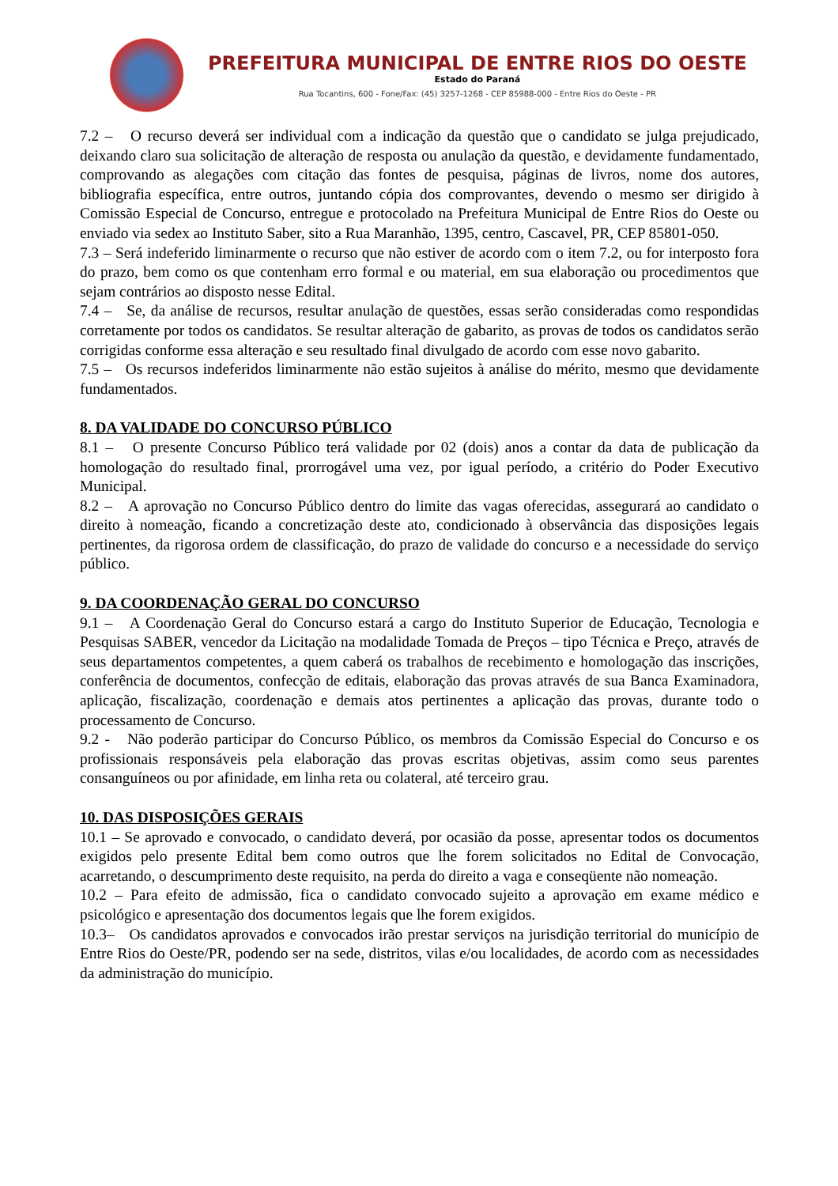PREFEITURA MUNICIPAL DE ENTRE RIOS DO OESTE
Estado do Paraná
Rua Tocantins, 600 - Fone/Fax: (45) 3257-1268 - CEP 85988-000 - Entre Rios do Oeste - PR
7.2 – O recurso deverá ser individual com a indicação da questão que o candidato se julga prejudicado, deixando claro sua solicitação de alteração de resposta ou anulação da questão, e devidamente fundamentado, comprovando as alegações com citação das fontes de pesquisa, páginas de livros, nome dos autores, bibliografia específica, entre outros, juntando cópia dos comprovantes, devendo o mesmo ser dirigido à Comissão Especial de Concurso, entregue e protocolado na Prefeitura Municipal de Entre Rios do Oeste ou enviado via sedex ao Instituto Saber, sito a Rua Maranhão, 1395, centro, Cascavel, PR, CEP 85801-050.
7.3 – Será indeferido liminarmente o recurso que não estiver de acordo com o item 7.2, ou for interposto fora do prazo, bem como os que contenham erro formal e ou material, em sua elaboração ou procedimentos que sejam contrários ao disposto nesse Edital.
7.4 – Se, da análise de recursos, resultar anulação de questões, essas serão consideradas como respondidas corretamente por todos os candidatos. Se resultar alteração de gabarito, as provas de todos os candidatos serão corrigidas conforme essa alteração e seu resultado final divulgado de acordo com esse novo gabarito.
7.5 – Os recursos indeferidos liminarmente não estão sujeitos à análise do mérito, mesmo que devidamente fundamentados.
8. DA VALIDADE DO CONCURSO PÚBLICO
8.1 – O presente Concurso Público terá validade por 02 (dois) anos a contar da data de publicação da homologação do resultado final, prorrogável uma vez, por igual período, a critério do Poder Executivo Municipal.
8.2 – A aprovação no Concurso Público dentro do limite das vagas oferecidas, assegurará ao candidato o direito à nomeação, ficando a concretização deste ato, condicionado à observância das disposições legais pertinentes, da rigorosa ordem de classificação, do prazo de validade do concurso e a necessidade do serviço público.
9. DA COORDENAÇÃO GERAL DO CONCURSO
9.1 – A Coordenação Geral do Concurso estará a cargo do Instituto Superior de Educação, Tecnologia e Pesquisas SABER, vencedor da Licitação na modalidade Tomada de Preços – tipo Técnica e Preço, através de seus departamentos competentes, a quem caberá os trabalhos de recebimento e homologação das inscrições, conferência de documentos, confecção de editais, elaboração das provas através de sua Banca Examinadora, aplicação, fiscalização, coordenação e demais atos pertinentes a aplicação das provas, durante todo o processamento de Concurso.
9.2 - Não poderão participar do Concurso Público, os membros da Comissão Especial do Concurso e os profissionais responsáveis pela elaboração das provas escritas objetivas, assim como seus parentes consanguíneos ou por afinidade, em linha reta ou colateral, até terceiro grau.
10. DAS DISPOSIÇÕES GERAIS
10.1 – Se aprovado e convocado, o candidato deverá, por ocasião da posse, apresentar todos os documentos exigidos pelo presente Edital bem como outros que lhe forem solicitados no Edital de Convocação, acarretando, o descumprimento deste requisito, na perda do direito a vaga e conseqüente não nomeação.
10.2 – Para efeito de admissão, fica o candidato convocado sujeito a aprovação em exame médico e psicológico e apresentação dos documentos legais que lhe forem exigidos.
10.3– Os candidatos aprovados e convocados irão prestar serviços na jurisdição territorial do município de Entre Rios do Oeste/PR, podendo ser na sede, distritos, vilas e/ou localidades, de acordo com as necessidades da administração do município.